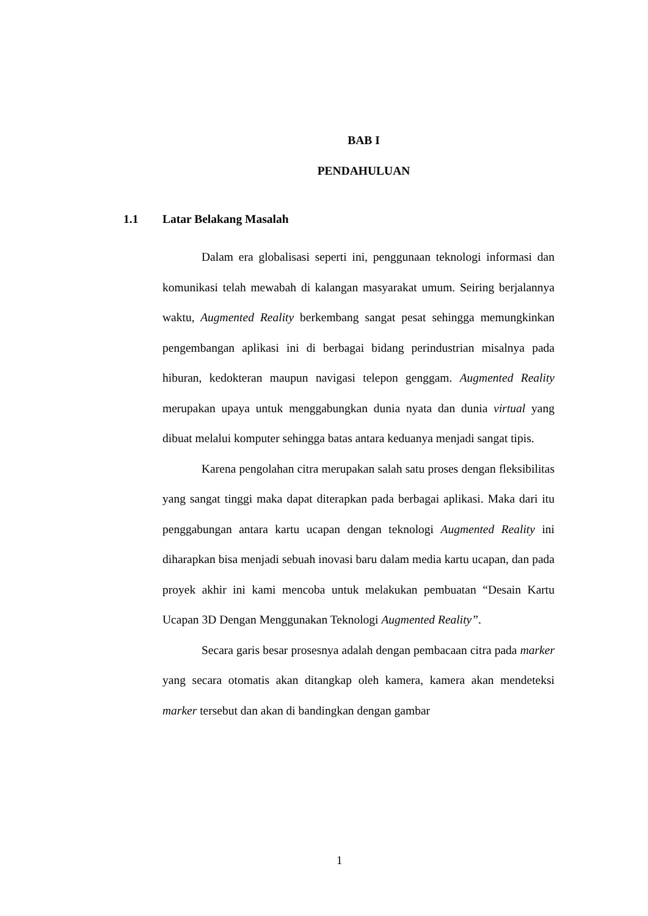BAB I
PENDAHULUAN
1.1 Latar Belakang Masalah
Dalam era globalisasi seperti ini, penggunaan teknologi informasi dan komunikasi telah mewabah di kalangan masyarakat umum. Seiring berjalannya waktu, Augmented Reality berkembang sangat pesat sehingga memungkinkan pengembangan aplikasi ini di berbagai bidang perindustrian misalnya pada hiburan, kedokteran maupun navigasi telepon genggam. Augmented Reality merupakan upaya untuk menggabungkan dunia nyata dan dunia virtual yang dibuat melalui komputer sehingga batas antara keduanya menjadi sangat tipis.
Karena pengolahan citra merupakan salah satu proses dengan fleksibilitas yang sangat tinggi maka dapat diterapkan pada berbagai aplikasi. Maka dari itu penggabungan antara kartu ucapan dengan teknologi Augmented Reality ini diharapkan bisa menjadi sebuah inovasi baru dalam media kartu ucapan, dan pada proyek akhir ini kami mencoba untuk melakukan pembuatan “Desain Kartu Ucapan 3D Dengan Menggunakan Teknologi Augmented Reality”.
Secara garis besar prosesnya adalah dengan pembacaan citra pada marker yang secara otomatis akan ditangkap oleh kamera, kamera akan mendeteksi marker tersebut dan akan di bandingkan dengan gambar
1